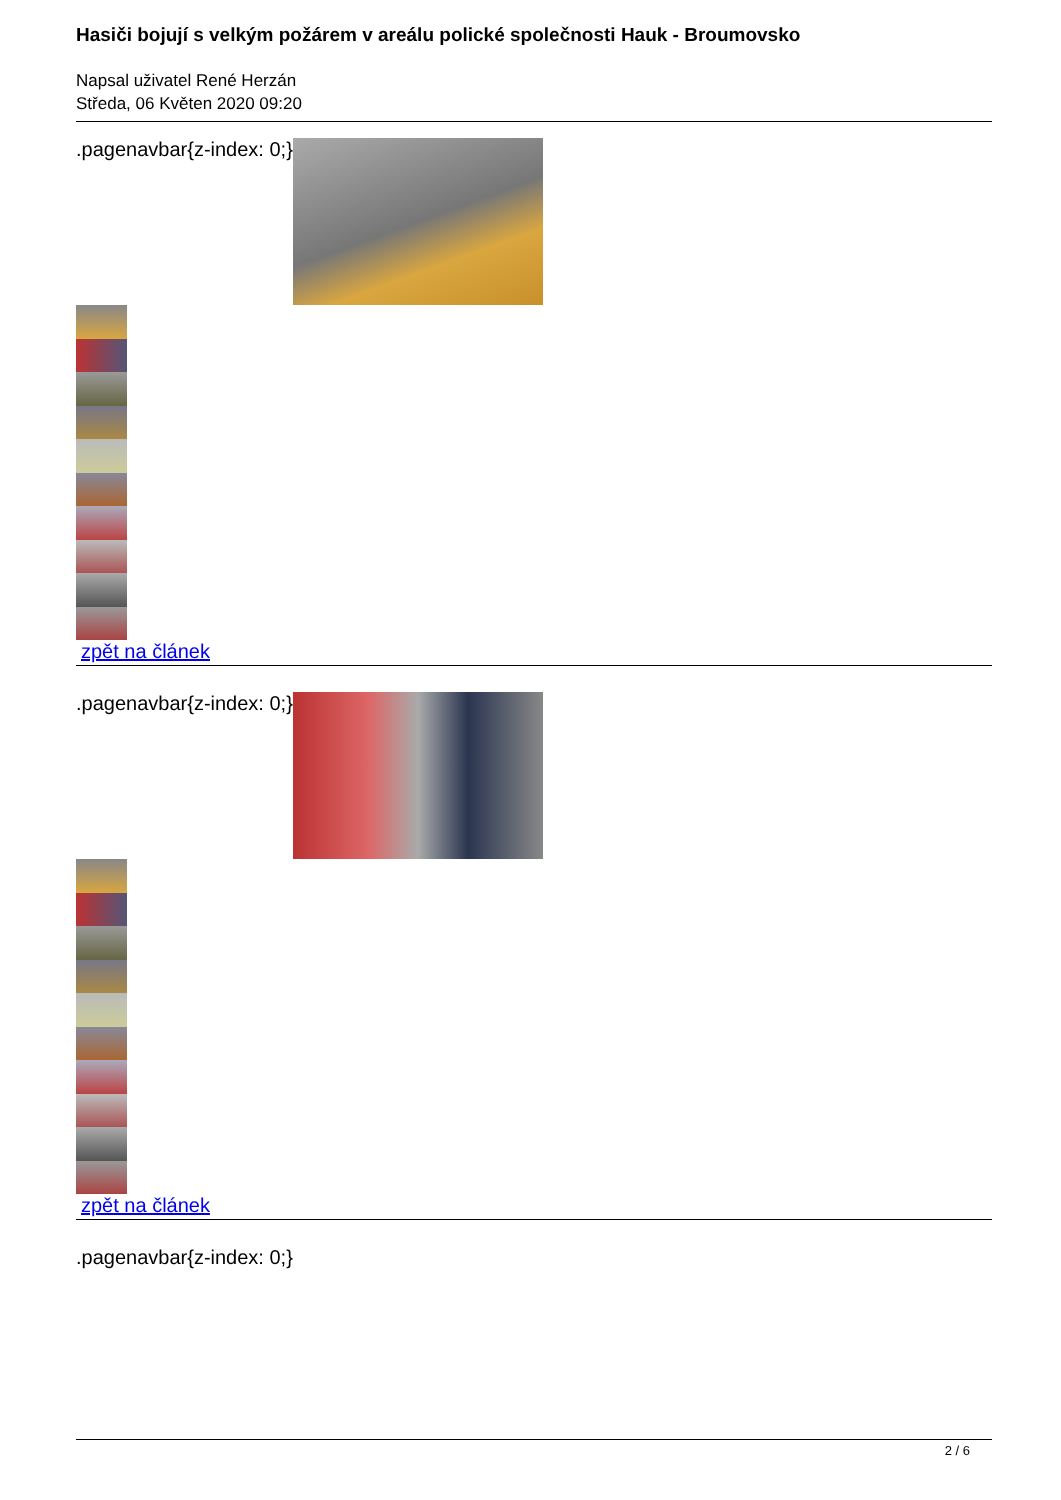Hasiči bojují s velkým požárem v areálu polické společnosti Hauk - Broumovsko
Napsal uživatel René Herzán
Středa, 06 Květen 2020 09:20
.pagenavbar{z-index: 0;}
zpět na článek
.pagenavbar{z-index: 0;}
zpět na článek
.pagenavbar{z-index: 0;}
2 / 6